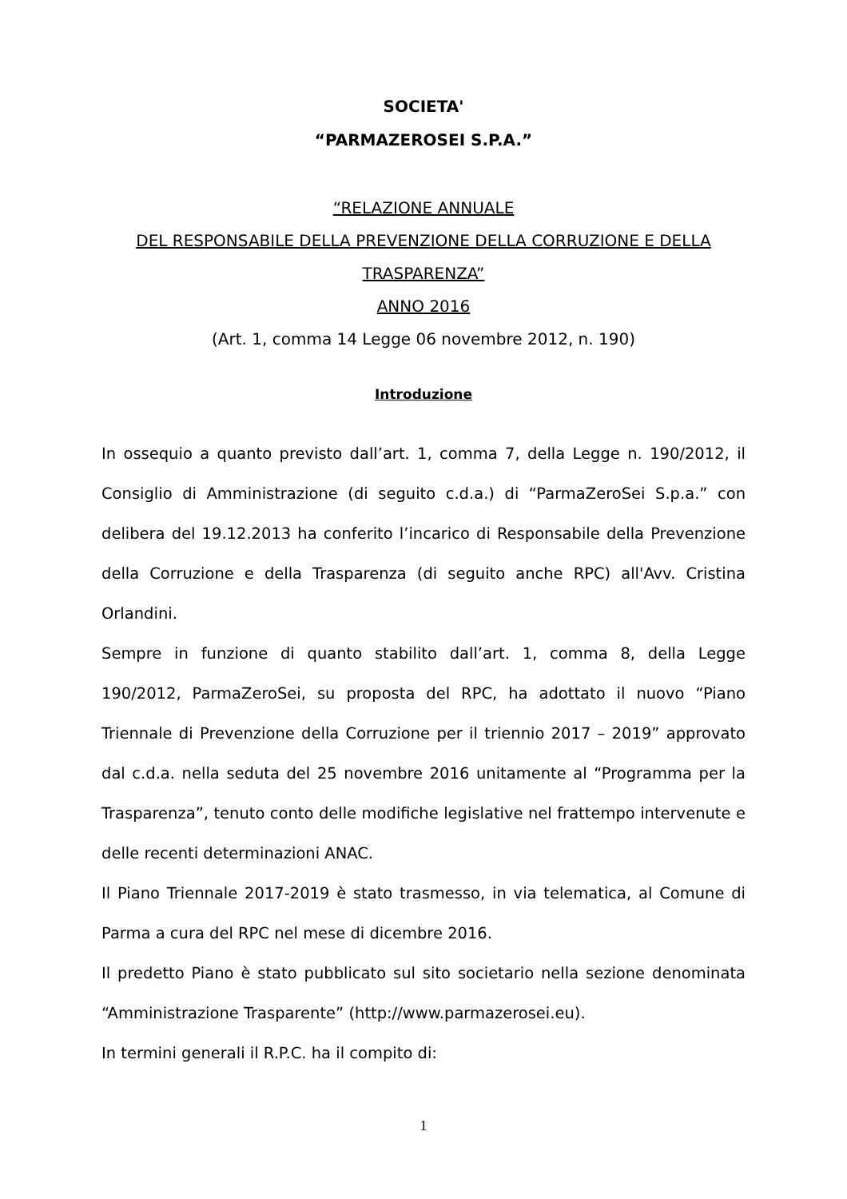SOCIETA'
“PARMAZEROSEI S.P.A.”
“RELAZIONE ANNUALE
DEL RESPONSABILE DELLA PREVENZIONE DELLA CORRUZIONE E DELLA
TRASPARENZA”
ANNO 2016
(Art. 1, comma 14 Legge 06 novembre 2012, n. 190)
Introduzione
In ossequio a quanto previsto dall’art. 1, comma 7, della Legge n. 190/2012, il Consiglio di Amministrazione (di seguito c.d.a.) di “ParmaZeroSei S.p.a.” con delibera del 19.12.2013 ha conferito l’incarico di Responsabile della Prevenzione della Corruzione e della Trasparenza (di seguito anche RPC) all'Avv. Cristina Orlandini.
Sempre in funzione di quanto stabilito dall’art. 1, comma 8, della Legge 190/2012, ParmaZeroSei, su proposta del RPC, ha adottato il nuovo “Piano Triennale di Prevenzione della Corruzione per il triennio 2017 – 2019” approvato dal c.d.a. nella seduta del 25 novembre 2016 unitamente al “Programma per la Trasparenza”, tenuto conto delle modifiche legislative nel frattempo intervenute e delle recenti determinazioni ANAC.
Il Piano Triennale 2017-2019 è stato trasmesso, in via telematica, al Comune di Parma a cura del RPC nel mese di dicembre 2016.
Il predetto Piano è stato pubblicato sul sito societario nella sezione denominata “Amministrazione Trasparente” (http://www.parmazerosei.eu).
In termini generali il R.P.C. ha il compito di:
1